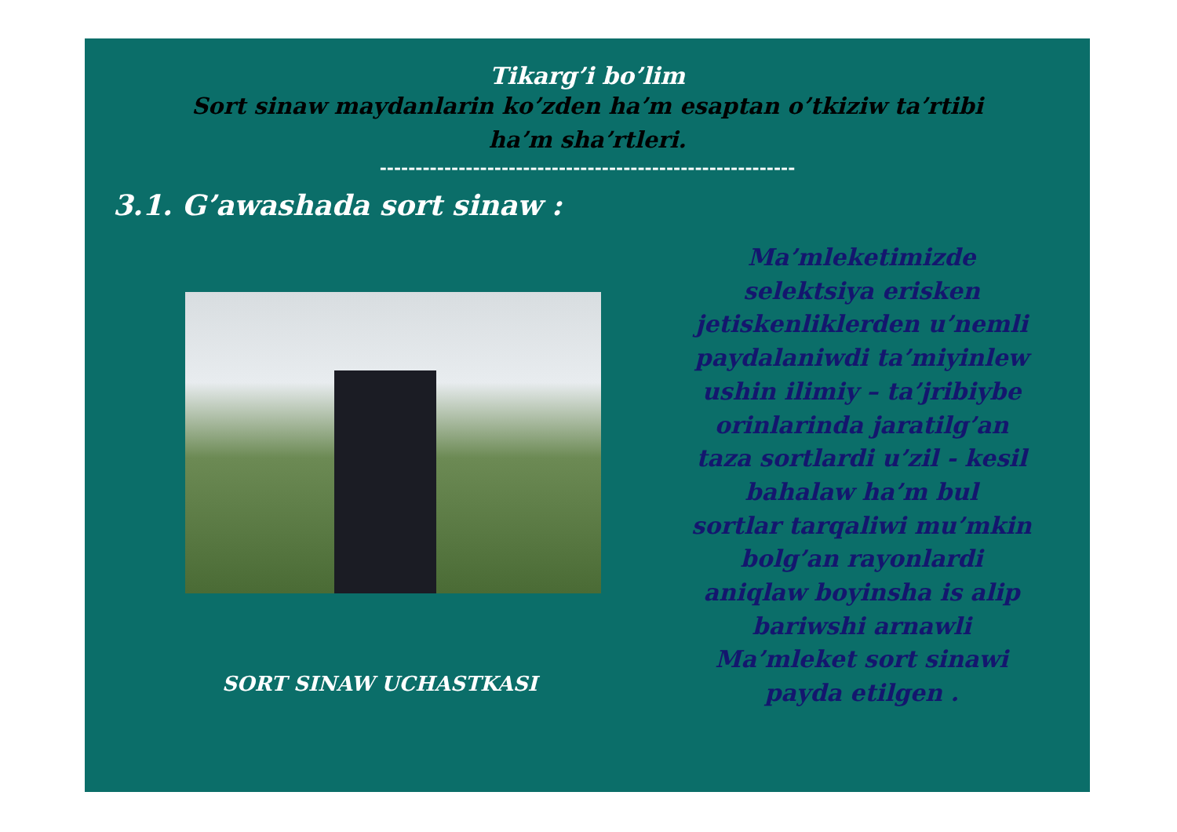Tikarg’i bo’lim
Sort sinaw maydanlarin ko’zden ha’m esaptan o’tkiziw ta’rtibi
ha’m sha’rtleri.
----------------------------------------------------------
3.1. G’awashada sort sinaw :
SORT SINAW UCHASTKASI
Ma’mleketimizde
selektsiya erisken
jetiskenliklerden u’nemli
paydalaniwdi ta’miyinlew
ushin ilimiy – ta’jribiybe
orinlarinda jaratilg’an
taza sortlardi u’zil - kesil
bahalaw ha’m bul
sortlar tarqaliwi mu’mkin
bolg’an rayonlardi
aniqlaw boyinsha is alip
bariwshi arnawli
Ma’mleket sort sinawi
payda etilgen .